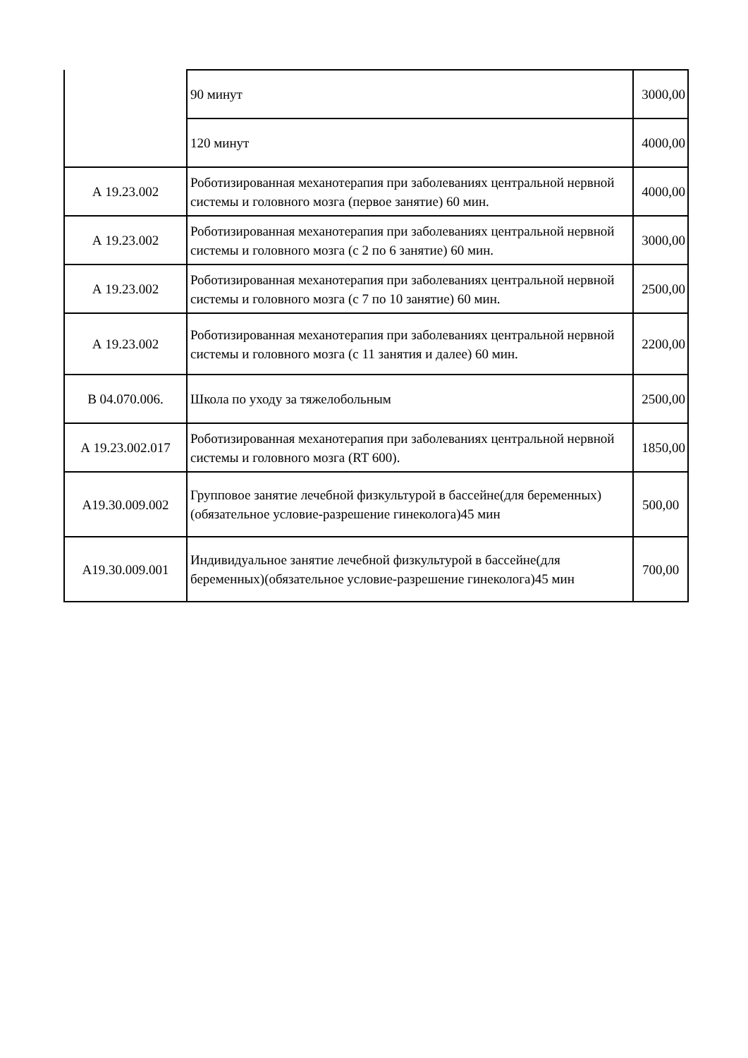| | 90 минут | 3000,00 |
| | 120 минут | 4000,00 |
| А 19.23.002 | Роботизированная механотерапия при заболеваниях центральной нервной системы и головного мозга (первое занятие) 60 мин. | 4000,00 |
| А 19.23.002 | Роботизированная механотерапия при заболеваниях центральной нервной системы и головного мозга (с 2 по 6 занятие) 60 мин. | 3000,00 |
| А 19.23.002 | Роботизированная механотерапия при заболеваниях центральной нервной системы и головного мозга (с 7 по 10 занятие) 60 мин. | 2500,00 |
| А 19.23.002 | Роботизированная механотерапия при заболеваниях центральной нервной системы и головного мозга (с 11 занятия и далее) 60 мин. | 2200,00 |
| В 04.070.006. | Школа по уходу за тяжелобольным | 2500,00 |
| А 19.23.002.017 | Роботизированная механотерапия при заболеваниях центральной нервной системы и головного мозга (RT 600). | 1850,00 |
| А19.30.009.002 | Групповое занятие лечебной физкультурой в бассейне(для беременных)(обязательное условие-разрешение гинеколога)45 мин | 500,00 |
| А19.30.009.001 | Индивидуальное занятие лечебной физкультурой в бассейне(для беременных)(обязательное условие-разрешение гинеколога)45 мин | 700,00 |